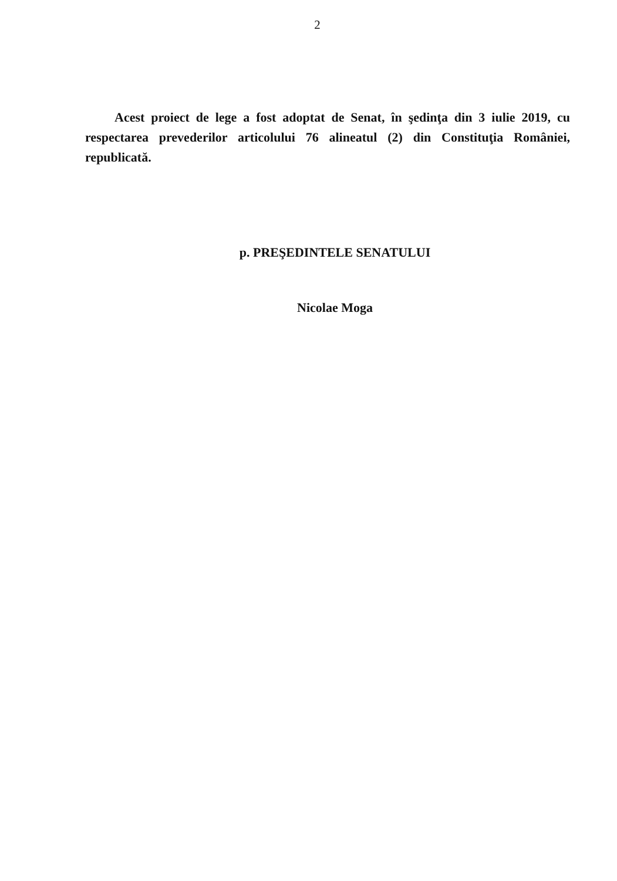2
Acest proiect de lege a fost adoptat de Senat, în şedinţa din 3 iulie 2019, cu respectarea prevederilor articolului 76 alineatul (2) din Constituţia României, republicată.
p. PREŞEDINTELE SENATULUI
Nicolae Moga